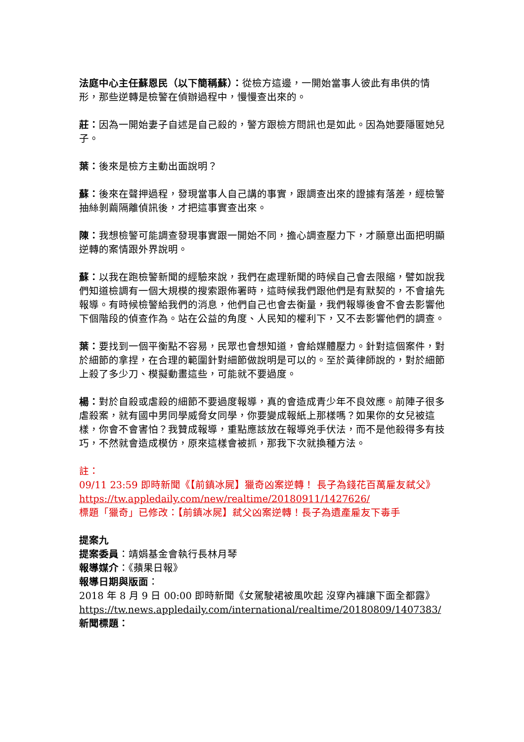法庭中心主任蘇恩民（以下簡稱蘇）：從檢方這邊，一開始當事人彼此有串供的情形，那些逆轉是檢警在偵辦過程中，慢慢查出來的。
莊：因為一開始妻子自述是自己殺的，警方跟檢方問訊也是如此。因為她要隱匿她兒子。
葉：後來是檢方主動出面說明？
蘇：後來在聲押過程，發現當事人自己講的事實，跟調查出來的證據有落差，經檢警抽絲剝繭隔離偵訊後，才把這事實查出來。
陳：我想檢警可能調查發現事實跟一開始不同，擔心調查壓力下，才願意出面把明顯逆轉的案情跟外界說明。
蘇：以我在跑檢警新聞的經驗來說，我們在處理新聞的時候自己會去限縮，譬如說我們知道檢調有一個大規模的搜索跟佈署時，這時候我們跟他們是有默契的，不會搶先報導。有時候檢警給我們的消息，他們自己也會去衡量，我們報導後會不會去影響他下個階段的偵查作為。站在公益的角度、人民知的權利下，又不去影響他們的調查。
葉：要找到一個平衡點不容易，民眾也會想知道，會給媒體壓力。針對這個案件，對於細節的拿捏，在合理的範圍針對細節做說明是可以的。至於黃律師說的，對於細節上殺了多少刀、模擬動畫這些，可能就不要過度。
楊：對於自殺或虐殺的細節不要過度報導，真的會造成青少年不良效應。前陣子很多虐殺案，就有國中男同學威脅女同學，你要變成報紙上那樣嗎？如果你的女兒被這樣，你會不會害怕？我贊成報導，重點應該放在報導兇手伏法，而不是他殺得多有技巧，不然就會造成模仿，原來這樣會被抓，那我下次就換種方法。
註：
09/11 23:59 即時新聞《【前鎮冰屍】獵奇凶案逆轉！ 長子為錢花百萬雇友弒父》
https://tw.appledaily.com/new/realtime/20180911/1427626/
標題「獵奇」已修改：【前鎮冰屍】弒父凶案逆轉！長子為遺產雇友下毒手
提案九
提案委員：靖娟基金會執行長林月琴
報導媒介：《蘋果日報》
報導日期與版面：
2018 年 8 月 9 日 00:00 即時新聞《女駕駛裙被風吹起 沒穿內褲讓下面全都露》
https://tw.news.appledaily.com/international/realtime/20180809/1407383/
新聞標題：